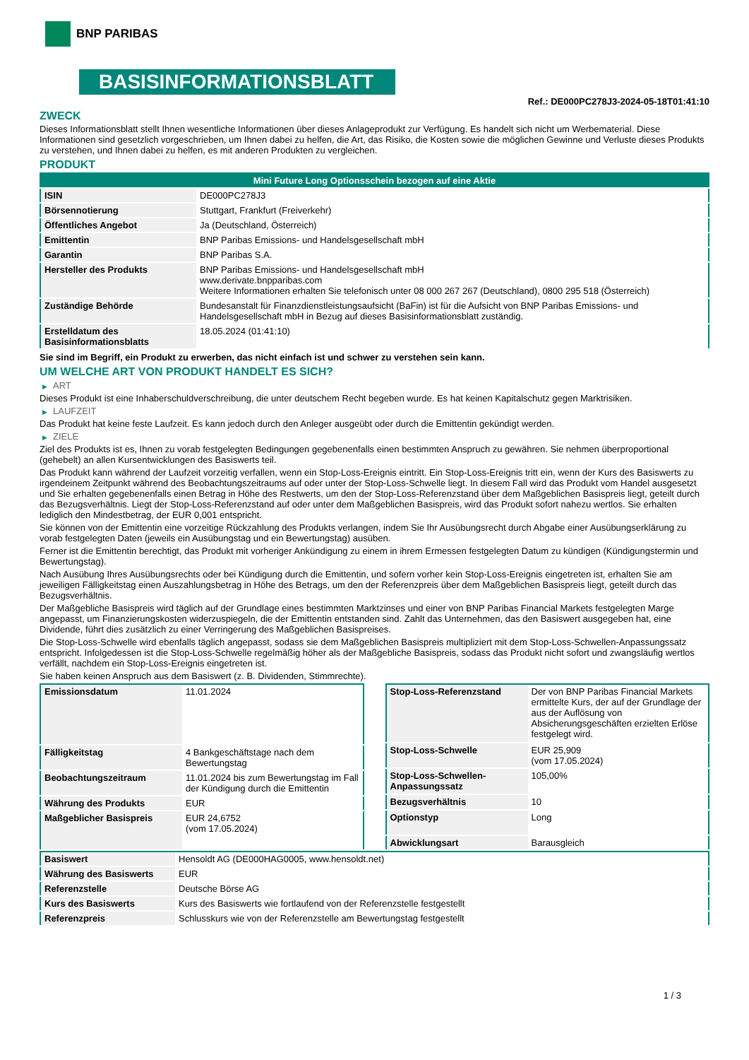BNP PARIBAS
BASISINFORMATIONSBLATT
Ref.: DE000PC278J3-2024-05-18T01:41:10
ZWECK
Dieses Informationsblatt stellt Ihnen wesentliche Informationen über dieses Anlageprodukt zur Verfügung. Es handelt sich nicht um Werbematerial. Diese Informationen sind gesetzlich vorgeschrieben, um Ihnen dabei zu helfen, die Art, das Risiko, die Kosten sowie die möglichen Gewinne und Verluste dieses Produkts zu verstehen, und Ihnen dabei zu helfen, es mit anderen Produkten zu vergleichen.
PRODUKT
| Mini Future Long Optionsschein bezogen auf eine Aktie | |
| --- | --- |
| ISIN | DE000PC278J3 |
| Börsennotierung | Stuttgart, Frankfurt (Freiverkehr) |
| Öffentliches Angebot | Ja (Deutschland, Österreich) |
| Emittentin | BNP Paribas Emissions- und Handelsgesellschaft mbH |
| Garantin | BNP Paribas S.A. |
| Hersteller des Produkts | BNP Paribas Emissions- und Handelsgesellschaft mbH www.derivate.bnpparibas.com Weitere Informationen erhalten Sie telefonisch unter 08 000 267 267 (Deutschland), 0800 295 518 (Österreich) |
| Zuständige Behörde | Bundesanstalt für Finanzdienstleistungsaufsicht (BaFin) ist für die Aufsicht von BNP Paribas Emissions- und Handelsgesellschaft mbH in Bezug auf dieses Basisinformationsblatt zuständig. |
| Erstelldatum des Basisinformationsblatts | 18.05.2024 (01:41:10) |
Sie sind im Begriff, ein Produkt zu erwerben, das nicht einfach ist und schwer zu verstehen sein kann.
UM WELCHE ART VON PRODUKT HANDELT ES SICH?
▶ ART
Dieses Produkt ist eine Inhaberschuldverschreibung, die unter deutschem Recht begeben wurde. Es hat keinen Kapitalschutz gegen Marktrisiken.
▶ LAUFZEIT
Das Produkt hat keine feste Laufzeit. Es kann jedoch durch den Anleger ausgeübt oder durch die Emittentin gekündigt werden.
▶ ZIELE
Ziel des Produkts ist es, Ihnen zu vorab festgelegten Bedingungen gegebenenfalls einen bestimmten Anspruch zu gewähren. Sie nehmen überproportional (gehebelt) an allen Kursentwicklungen des Basiswerts teil.
Das Produkt kann während der Laufzeit vorzeitig verfallen, wenn ein Stop-Loss-Ereignis eintritt. Ein Stop-Loss-Ereignis tritt ein, wenn der Kurs des Basiswerts zu irgendeinem Zeitpunkt während des Beobachtungszeitraums auf oder unter der Stop-Loss-Schwelle liegt. In diesem Fall wird das Produkt vom Handel ausgesetzt und Sie erhalten gegebenenfalls einen Betrag in Höhe des Restwerts, um den der Stop-Loss-Referenzstand über dem Maßgeblichen Basispreis liegt, geteilt durch das Bezugsverhältnis. Liegt der Stop-Loss-Referenzstand auf oder unter dem Maßgeblichen Basispreis, wird das Produkt sofort nahezu wertlos. Sie erhalten lediglich den Mindestbetrag, der EUR 0,001 entspricht.
Sie können von der Emittentin eine vorzeitige Rückzahlung des Produkts verlangen, indem Sie Ihr Ausübungsrecht durch Abgabe einer Ausübungserklärung zu vorab festgelegten Daten (jeweils ein Ausübungstag und ein Bewertungstag) ausüben.
Ferner ist die Emittentin berechtigt, das Produkt mit vorheriger Ankündigung zu einem in ihrem Ermessen festgelegten Datum zu kündigen (Kündigungstermin und Bewertungstag).
Nach Ausübung Ihres Ausübungsrechts oder bei Kündigung durch die Emittentin, und sofern vorher kein Stop-Loss-Ereignis eingetreten ist, erhalten Sie am jeweiligen Fälligkeitstag einen Auszahlungsbetrag in Höhe des Betrags, um den der Referenzpreis über dem Maßgeblichen Basispreis liegt, geteilt durch das Bezugsverhältnis.
Der Maßgebliche Basispreis wird täglich auf der Grundlage eines bestimmten Marktzinses und einer von BNP Paribas Financial Markets festgelegten Marge angepasst, um Finanzierungskosten widerzuspiegeln, die der Emittentin entstanden sind. Zahlt das Unternehmen, das den Basiswert ausgegeben hat, eine Dividende, führt dies zusätzlich zu einer Verringerung des Maßgeblichen Basispreises.
Die Stop-Loss-Schwelle wird ebenfalls täglich angepasst, sodass sie dem Maßgeblichen Basispreis multipliziert mit dem Stop-Loss-Schwellen-Anpassungssatz entspricht. Infolgedessen ist die Stop-Loss-Schwelle regelmäßig höher als der Maßgebliche Basispreis, sodass das Produkt nicht sofort und zwangsläufig wertlos verfällt, nachdem ein Stop-Loss-Ereignis eingetreten ist.
Sie haben keinen Anspruch aus dem Basiswert (z. B. Dividenden, Stimmrechte).
| Emissionsdatum | 11.01.2024 |
| Fälligkeitstag | 4 Bankgeschäftstage nach dem Bewertungstag |
| Beobachtungszeitraum | 11.01.2024 bis zum Bewertungstag im Fall der Kündigung durch die Emittentin |
| Währung des Produkts | EUR |
| Maßgeblicher Basispreis | EUR 24,6752 (vom 17.05.2024) |
| Stop-Loss-Referenzstand | Der von BNP Paribas Financial Markets ermittelte Kurs, der auf der Grundlage der aus der Auflösung von Absicherungsgeschäften erzielten Erlöse festgelegt wird. |
| Stop-Loss-Schwelle | EUR 25,909 (vom 17.05.2024) |
| Stop-Loss-Schwellen-Anpassungssatz | 105,00% |
| Bezugsverhältnis | 10 |
| Optionstyp | Long |
| Abwicklungsart | Barausgleich |
| Basiswert | Hensoldt AG (DE000HAG0005, www.hensoldt.net) |
| Währung des Basiswerts | EUR |
| Referenzstelle | Deutsche Börse AG |
| Kurs des Basiswerts | Kurs des Basiswerts wie fortlaufend von der Referenzstelle festgestellt |
| Referenzpreis | Schlusskurs wie von der Referenzstelle am Bewertungstag festgestellt |
1 / 3